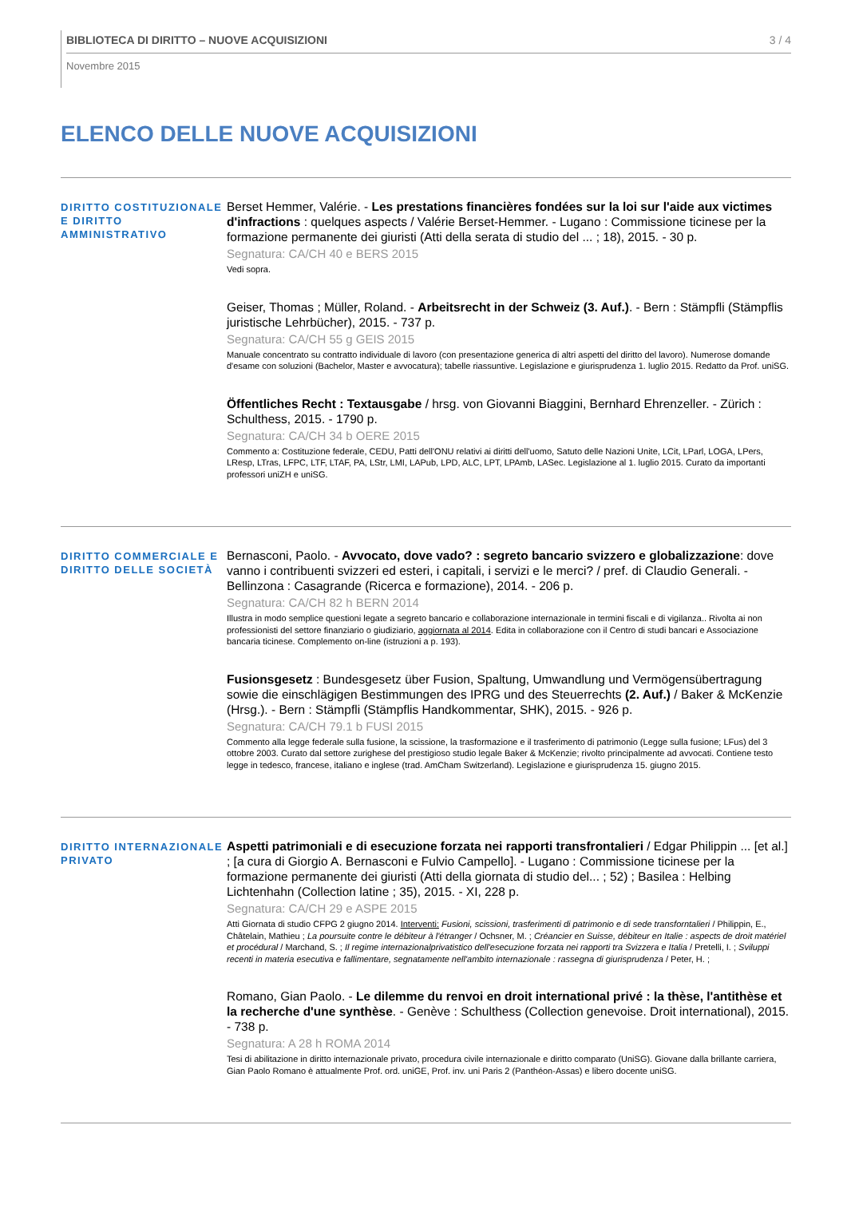BIBLIOTECA DI DIRITTO – NUOVE ACQUISIZIONI 3 / 4
Novembre 2015
ELENCO DELLE NUOVE ACQUISIZIONI
DIRITTO COSTITUZIONALE E DIRITTO AMMINISTRATIVO
Berset Hemmer, Valérie. - Les prestations financières fondées sur la loi sur l'aide aux victimes d'infractions : quelques aspects / Valérie Berset-Hemmer. - Lugano : Commissione ticinese per la formazione permanente dei giuristi (Atti della serata di studio del ... ; 18), 2015. - 30 p.
Segnatura: CA/CH 40 e BERS 2015
Vedi sopra.
Geiser, Thomas ; Müller, Roland. - Arbeitsrecht in der Schweiz (3. Auf.). - Bern : Stämpfli (Stämpflis juristische Lehrbücher), 2015. - 737 p.
Segnatura: CA/CH 55 g GEIS 2015
Manuale concentrato su contratto individuale di lavoro (con presentazione generica di altri aspetti del diritto del lavoro). Numerose domande d'esame con soluzioni (Bachelor, Master e avvocatura); tabelle riassuntive. Legislazione e giurisprudenza 1. luglio 2015. Redatto da Prof. uniSG.
Öffentliches Recht : Textausgabe / hrsg. von Giovanni Biaggini, Bernhard Ehrenzeller. - Zürich : Schulthess, 2015. - 1790 p.
Segnatura: CA/CH 34 b OERE 2015
Commento a: Costituzione federale, CEDU, Patti dell'ONU relativi ai diritti dell'uomo, Satuto delle Nazioni Unite, LCit, LParl, LOGA, LPers, LResp, LTras, LFPC, LTF, LTAF, PA, LStr, LMI, LAPub, LPD, ALC, LPT, LPAmb, LASec. Legislazione al 1. luglio 2015. Curato da importanti professori uniZH e uniSG.
DIRITTO COMMERCIALE E DIRITTO DELLE SOCIETÀ
Bernasconi, Paolo. - Avvocato, dove vado? : segreto bancario svizzero e globalizzazione: dove vanno i contribuenti svizzeri ed esteri, i capitali, i servizi e le merci? / pref. di Claudio Generali. - Bellinzona : Casagrande (Ricerca e formazione), 2014. - 206 p.
Segnatura: CA/CH 82 h BERN 2014
Illustra in modo semplice questioni legate a segreto bancario e collaborazione internazionale in termini fiscali e di vigilanza.. Rivolta ai non professionisti del settore finanziario o giudiziario, aggiornata al 2014. Edita in collaborazione con il Centro di studi bancari e Associazione bancaria ticinese. Complemento on-line (istruzioni a p. 193).
Fusionsgesetz : Bundesgesetz über Fusion, Spaltung, Umwandlung und Vermögensübertragung sowie die einschlägigen Bestimmungen des IPRG und des Steuerrechts (2. Auf.) / Baker & McKenzie (Hrsg.). - Bern : Stämpfli (Stämpflis Handkommentar, SHK), 2015. - 926 p.
Segnatura: CA/CH 79.1 b FUSI 2015
Commento alla legge federale sulla fusione, la scissione, la trasformazione e il trasferimento di patrimonio (Legge sulla fusione; LFus) del 3 ottobre 2003. Curato dal settore zurighese del prestigioso studio legale Baker & McKenzie; rivolto principalmente ad avvocati. Contiene testo legge in tedesco, francese, italiano e inglese (trad. AmCham Switzerland). Legislazione e giurisprudenza 15. giugno 2015.
DIRITTO INTERNAZIONALE PRIVATO
Aspetti patrimoniali e di esecuzione forzata nei rapporti transfrontalieri / Edgar Philippin ... [et al.] ; [a cura di Giorgio A. Bernasconi e Fulvio Campello]. - Lugano : Commissione ticinese per la formazione permanente dei giuristi (Atti della giornata di studio del... ; 52) ; Basilea : Helbing Lichtenhahn (Collection latine ; 35), 2015. - XI, 228 p.
Segnatura: CA/CH 29 e ASPE 2015
Atti Giornata di studio CFPG 2 giugno 2014. Interventi: Fusioni, scissioni, trasferimenti di patrimonio e di sede transforntalieri / Philippin, E., Châtelain, Mathieu ; La poursuite contre le débiteur à l'étranger / Ochsner, M. ; Créancier en Suisse, débiteur en Italie : aspects de droit matériel et procédural / Marchand, S. ; Il regime internazionalprivatistico dell'esecuzione forzata nei rapporti tra Svizzera e Italia / Pretelli, I. ; Sviluppi recenti in materia esecutiva e fallimentare, segnatamente nell'ambito internazionale : rassegna di giurisprudenza / Peter, H. ;
Romano, Gian Paolo. - Le dilemme du renvoi en droit international privé : la thèse, l'antithèse et la recherche d'une synthèse. - Genève : Schulthess (Collection genevoise. Droit international), 2015. - 738 p.
Segnatura: A 28 h ROMA 2014
Tesi di abilitazione in diritto internazionale privato, procedura civile internazionale e diritto comparato (UniSG). Giovane dalla brillante carriera, Gian Paolo Romano è attualmente Prof. ord. uniGE, Prof. inv. uni Paris 2 (Panthéon-Assas) e libero docente uniSG.